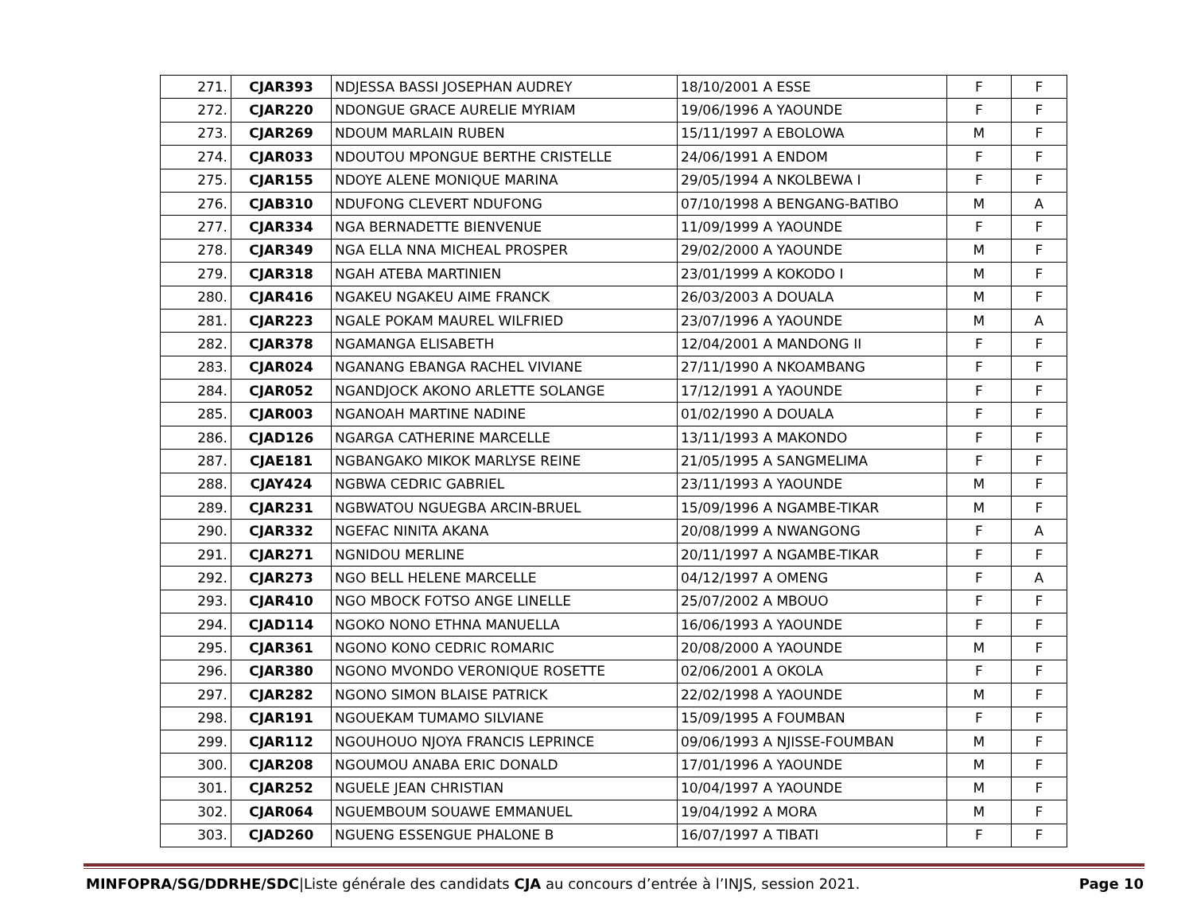| 271. | CJAR393 | NDJESSA BASSI JOSEPHAN AUDREY | 18/10/2001 A ESSE | F | F |
| 272. | CJAR220 | NDONGUE GRACE AURELIE MYRIAM | 19/06/1996 A YAOUNDE | F | F |
| 273. | CJAR269 | NDOUM MARLAIN RUBEN | 15/11/1997 A EBOLOWA | M | F |
| 274. | CJAR033 | NDOUTOU MPONGUE BERTHE CRISTELLE | 24/06/1991 A ENDOM | F | F |
| 275. | CJAR155 | NDOYE ALENE MONIQUE MARINA | 29/05/1994 A NKOLBEWA I | F | F |
| 276. | CJAB310 | NDUFONG CLEVERT NDUFONG | 07/10/1998 A BENGANG-BATIBO | M | A |
| 277. | CJAR334 | NGA BERNADETTE BIENVENUE | 11/09/1999 A YAOUNDE | F | F |
| 278. | CJAR349 | NGA ELLA NNA MICHEAL PROSPER | 29/02/2000 A YAOUNDE | M | F |
| 279. | CJAR318 | NGAH ATEBA MARTINIEN | 23/01/1999 A KOKODO I | M | F |
| 280. | CJAR416 | NGAKEU NGAKEU AIME FRANCK | 26/03/2003 A DOUALA | M | F |
| 281. | CJAR223 | NGALE POKAM MAUREL WILFRIED | 23/07/1996 A YAOUNDE | M | A |
| 282. | CJAR378 | NGAMANGA ELISABETH | 12/04/2001 A MANDONG II | F | F |
| 283. | CJAR024 | NGANANG EBANGA RACHEL VIVIANE | 27/11/1990 A NKOAMBANG | F | F |
| 284. | CJAR052 | NGANDJOCK AKONO ARLETTE SOLANGE | 17/12/1991 A YAOUNDE | F | F |
| 285. | CJAR003 | NGANOAH MARTINE NADINE | 01/02/1990 A DOUALA | F | F |
| 286. | CJAD126 | NGARGA CATHERINE MARCELLE | 13/11/1993 A MAKONDO | F | F |
| 287. | CJAE181 | NGBANGAKO MIKOK MARLYSE REINE | 21/05/1995 A SANGMELIMA | F | F |
| 288. | CJAY424 | NGBWA CEDRIC GABRIEL | 23/11/1993 A YAOUNDE | M | F |
| 289. | CJAR231 | NGBWATOU NGUEGBA ARCIN-BRUEL | 15/09/1996 A NGAMBE-TIKAR | M | F |
| 290. | CJAR332 | NGEFAC NINITA AKANA | 20/08/1999 A NWANGONG | F | A |
| 291. | CJAR271 | NGNIDOU MERLINE | 20/11/1997 A NGAMBE-TIKAR | F | F |
| 292. | CJAR273 | NGO BELL HELENE MARCELLE | 04/12/1997 A OMENG | F | A |
| 293. | CJAR410 | NGO MBOCK FOTSO ANGE LINELLE | 25/07/2002 A MBOUO | F | F |
| 294. | CJAD114 | NGOKO NONO ETHNA MANUELLA | 16/06/1993 A YAOUNDE | F | F |
| 295. | CJAR361 | NGONO KONO CEDRIC ROMARIC | 20/08/2000 A YAOUNDE | M | F |
| 296. | CJAR380 | NGONO MVONDO VERONIQUE ROSETTE | 02/06/2001 A OKOLA | F | F |
| 297. | CJAR282 | NGONO SIMON BLAISE PATRICK | 22/02/1998 A YAOUNDE | M | F |
| 298. | CJAR191 | NGOUEKAM TUMAMO SILVIANE | 15/09/1995 A FOUMBAN | F | F |
| 299. | CJAR112 | NGOUHOUO NJOYA FRANCIS LEPRINCE | 09/06/1993 A NJISSE-FOUMBAN | M | F |
| 300. | CJAR208 | NGOUMOU ANABA ERIC DONALD | 17/01/1996 A YAOUNDE | M | F |
| 301. | CJAR252 | NGUELE JEAN CHRISTIAN | 10/04/1997 A YAOUNDE | M | F |
| 302. | CJAR064 | NGUEMBOUM SOUAWE EMMANUEL | 19/04/1992 A MORA | M | F |
| 303. | CJAD260 | NGUENG ESSENGUE PHALONE B | 16/07/1997 A TIBATI | F | F |
MINFOPRA/SG/DDRHE/SDC|Liste générale des candidats CJA au concours d’entrée à l’INJS, session 2021.
Page 10